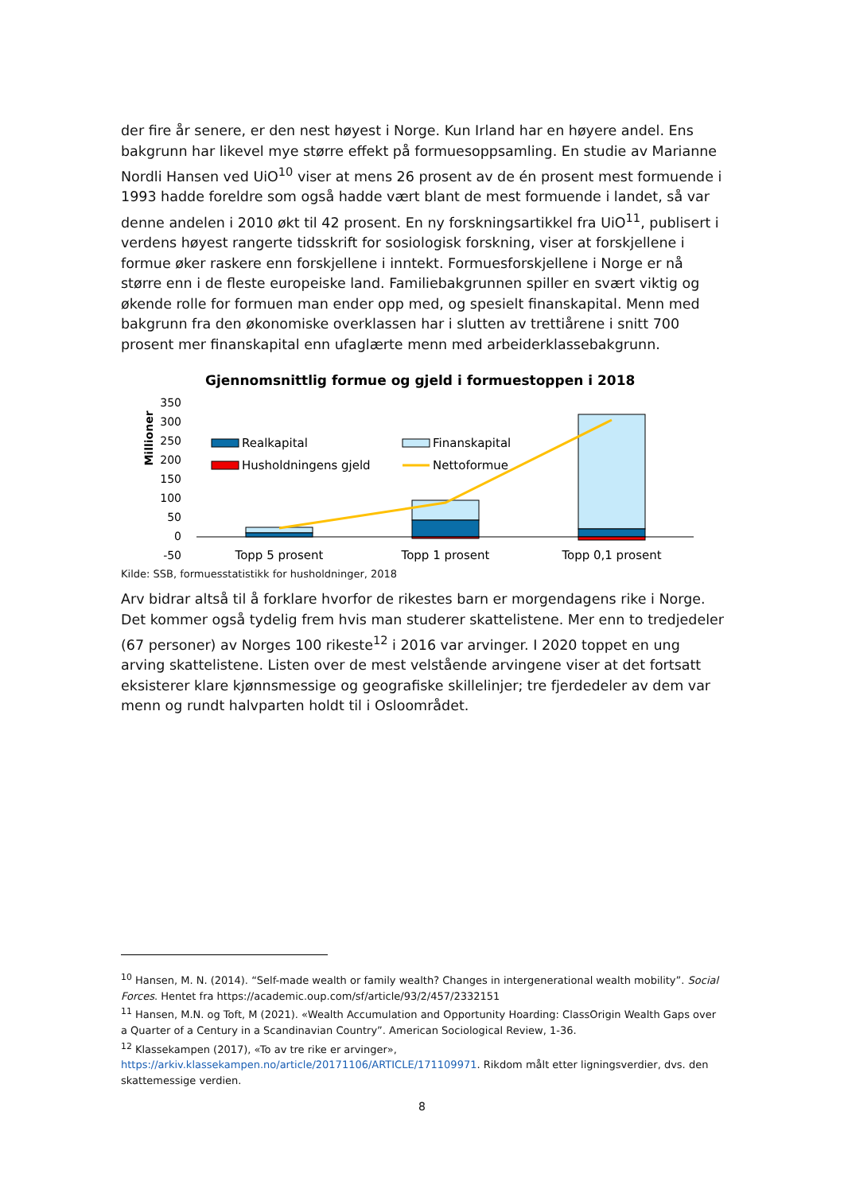der fire år senere, er den nest høyest i Norge. Kun Irland har en høyere andel. Ens bakgrunn har likevel mye større effekt på formuesoppsamling. En studie av Marianne Nordli Hansen ved UiO<sup>10</sup> viser at mens 26 prosent av de én prosent mest formuende i 1993 hadde foreldre som også hadde vært blant de mest formuende i landet, så var denne andelen i 2010 økt til 42 prosent. En ny forskningsartikkel fra UiO<sup>11</sup>, publisert i verdens høyest rangerte tidsskrift for sosiologisk forskning, viser at forskjellene i formue øker raskere enn forskjellene i inntekt. Formuesforskjellene i Norge er nå større enn i de fleste europeiske land. Familiebakgrunnen spiller en svært viktig og økende rolle for formuen man ender opp med, og spesielt finanskapital. Menn med bakgrunn fra den økonomiske overklassen har i slutten av trettiårene i snitt 700 prosent mer finanskapital enn ufaglærte menn med arbeiderklassebakgrunn.
Gjennomsnittlig formue og gjeld i formuestoppen i 2018
Millioner
350
300
250
200
150
100
50
0
-50
Realkapital
Finanskapital
Husholdningens gjeld
Nettoformue
Topp 5 prosent
Topp 1 prosent
Topp 0,1 prosent
Kilde: SSB, formuesstatistikk for husholdninger, 2018
Arv bidrar altså til å forklare hvorfor de rikestes barn er morgendagens rike i Norge. Det kommer også tydelig frem hvis man studerer skattelistene. Mer enn to tredjedeler (67 personer) av Norges 100 rikeste<sup>12</sup> i 2016 var arvinger. I 2020 toppet en ung arving skattelistene. Listen over de mest velstående arvingene viser at det fortsatt eksisterer klare kjønnsmessige og geografiske skillelinjer; tre fjerdedeler av dem var menn og rundt halvparten holdt til i Osloområdet.
<sup>10</sup> Hansen, M. N. (2014). “Self-made wealth or family wealth? Changes in intergenerational wealth mobility”. Social Forces. Hentet fra https://academic.oup.com/sf/article/93/2/457/2332151
<sup>11</sup> Hansen, M.N. og Toft, M (2021). «Wealth Accumulation and Opportunity Hoarding: ClassOrigin Wealth Gaps over a Quarter of a Century in a Scandinavian Country”. American Sociological Review, 1-36.
<sup>12</sup> Klassekampen (2017), «To av tre rike er arvinger», https://arkiv.klassekampen.no/article/20171106/ARTICLE/171109971. Rikdom målt etter ligningsverdier, dvs. den skattemessige verdien.
8